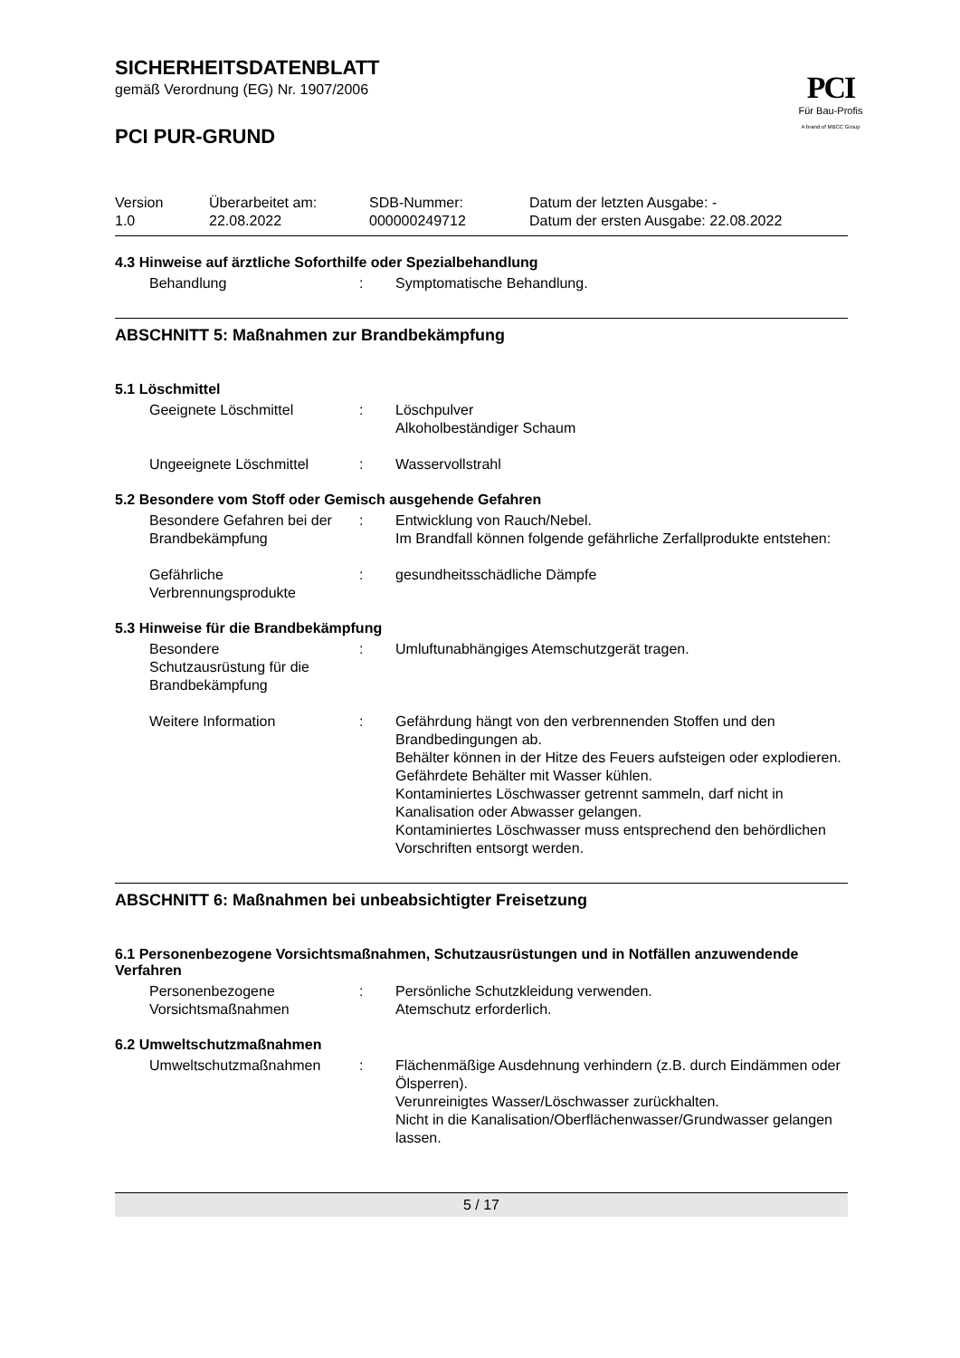SICHERHEITSDATENBLATT
gemäß Verordnung (EG) Nr. 1907/2006
PCI
Für Bau-Profis
A brand of MBCC Group
PCI PUR-GRUND
Version
1.0
Überarbeitet am:
22.08.2022
SDB-Nummer:
000000249712
Datum der letzten Ausgabe: -
Datum der ersten Ausgabe: 22.08.2022
4.3 Hinweise auf ärztliche Soforthilfe oder Spezialbehandlung
Behandlung : Symptomatische Behandlung.
ABSCHNITT 5: Maßnahmen zur Brandbekämpfung
5.1 Löschmittel
Geeignete Löschmittel : Löschpulver
Alkoholbeständiger Schaum
Ungeeignete Löschmittel : Wasservollstrahl
5.2 Besondere vom Stoff oder Gemisch ausgehende Gefahren
Besondere Gefahren bei der Brandbekämpfung
: Entwicklung von Rauch/Nebel.
Im Brandfall können folgende gefährliche Zerfallprodukte entstehen:
Gefährliche
Verbrennungsprodukte
: gesundheitsschädliche Dämpfe
5.3 Hinweise für die Brandbekämpfung
Besondere
Schutzausrüstung für die Brandbekämpfung
: Umluftunabhängiges Atemschutzgerät tragen.
Weitere Information : Gefährdung hängt von den verbrennenden Stoffen und den Brandbedingungen ab.
Behälter können in der Hitze des Feuers aufsteigen oder explodieren.
Gefährdete Behälter mit Wasser kühlen.
Kontaminiertes Löschwasser getrennt sammeln, darf nicht in Kanalisation oder Abwasser gelangen.
Kontaminiertes Löschwasser muss entsprechend den behördlichen Vorschriften entsorgt werden.
ABSCHNITT 6: Maßnahmen bei unbeabsichtigter Freisetzung
6.1 Personenbezogene Vorsichtsmaßnahmen, Schutzausrüstungen und in Notfällen anzuwendende Verfahren
Personenbezogene
Vorsichtsmaßnahmen
: Persönliche Schutzkleidung verwenden.
Atemschutz erforderlich.
6.2 Umweltschutzmaßnahmen
Umweltschutzmaßnahmen : Flächenmäßige Ausdehnung verhindern (z.B. durch Eindämmen oder Ölsperren).
Verunreinigtes Wasser/Löschwasser zurückhalten.
Nicht in die Kanalisation/Oberflächenwasser/Grundwasser gelangen lassen.
5 / 17